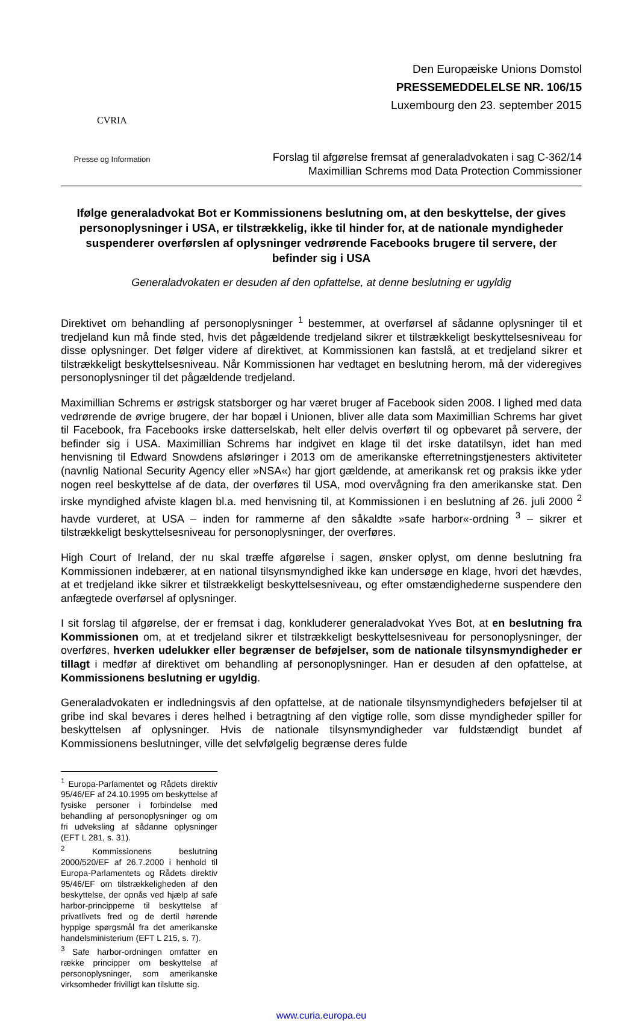CVRIA
Presse og Information
Den Europæiske Unions Domstol
PRESSEMEDDELELSE NR. 106/15
Luxembourg den 23. september 2015
Forslag til afgørelse fremsat af generaladvokaten i sag C-362/14
Maximillian Schrems mod Data Protection Commissioner
Ifølge generaladvokat Bot er Kommissionens beslutning om, at den beskyttelse, der gives personoplysninger i USA, er tilstrækkelig, ikke til hinder for, at de nationale myndigheder suspenderer overførslen af oplysninger vedrørende Facebooks brugere til servere, der befinder sig i USA
Generaladvokaten er desuden af den opfattelse, at denne beslutning er ugyldig
Direktivet om behandling af personoplysninger <sup>1</sup> bestemmer, at overførsel af sådanne oplysninger til et tredjeland kun må finde sted, hvis det pågældende tredjeland sikrer et tilstrækkeligt beskyttelsesniveau for disse oplysninger. Det følger videre af direktivet, at Kommissionen kan fastslå, at et tredjeland sikrer et tilstrækkeligt beskyttelsesniveau. Når Kommissionen har vedtaget en beslutning herom, må der videregives personoplysninger til det pågældende tredjeland.
Maximillian Schrems er østrigsk statsborger og har været bruger af Facebook siden 2008. I lighed med data vedrørende de øvrige brugere, der har bopæl i Unionen, bliver alle data som Maximillian Schrems har givet til Facebook, fra Facebooks irske datterselskab, helt eller delvis overført til og opbevaret på servere, der befinder sig i USA. Maximillian Schrems har indgivet en klage til det irske datatilsyn, idet han med henvisning til Edward Snowdens afsløringer i 2013 om de amerikanske efterretningstjenesters aktiviteter (navnlig National Security Agency eller »NSA«) har gjort gældende, at amerikansk ret og praksis ikke yder nogen reel beskyttelse af de data, der overføres til USA, mod overvågning fra den amerikanske stat. Den irske myndighed afviste klagen bl.a. med henvisning til, at Kommissionen i en beslutning af 26. juli 2000 <sup>2</sup> havde vurderet, at USA – inden for rammerne af den såkaldte »safe harbor«-ordning <sup>3</sup> – sikrer et tilstrækkeligt beskyttelsesniveau for personoplysninger, der overføres.
High Court of Ireland, der nu skal træffe afgørelse i sagen, ønsker oplyst, om denne beslutning fra Kommissionen indebærer, at en national tilsynsmyndighed ikke kan undersøge en klage, hvori det hævdes, at et tredjeland ikke sikrer et tilstrækkeligt beskyttelsesniveau, og efter omstændighederne suspendere den anfægtede overførsel af oplysninger.
I sit forslag til afgørelse, der er fremsat i dag, konkluderer generaladvokat Yves Bot, at en beslutning fra Kommissionen om, at et tredjeland sikrer et tilstrækkeligt beskyttelsesniveau for personoplysninger, der overføres, hverken udelukker eller begrænser de beføjelser, som de nationale tilsynsmyndigheder er tillagt i medfør af direktivet om behandling af personoplysninger. Han er desuden af den opfattelse, at Kommissionens beslutning er ugyldig.
Generaladvokaten er indledningsvis af den opfattelse, at de nationale tilsynsmyndigheders beføjelser til at gribe ind skal bevares i deres helhed i betragtning af den vigtige rolle, som disse myndigheder spiller for beskyttelsen af oplysninger. Hvis de nationale tilsynsmyndigheder var fuldstændigt bundet af Kommissionens beslutninger, ville det selvfølgelig begrænse deres fulde
<sup>1</sup> Europa-Parlamentet og Rådets direktiv 95/46/EF af 24.10.1995 om beskyttelse af fysiske personer i forbindelse med behandling af personoplysninger og om fri udveksling af sådanne oplysninger (EFT L 281, s. 31).
<sup>2</sup> Kommissionens beslutning 2000/520/EF af 26.7.2000 i henhold til Europa-Parlamentets og Rådets direktiv 95/46/EF om tilstrækkeligheden af den beskyttelse, der opnås ved hjælp af safe harbor-principperne til beskyttelse af privatlivets fred og de dertil hørende hyppige spørgsmål fra det amerikanske handelsministerium (EFT L 215, s. 7).
<sup>3</sup> Safe harbor-ordningen omfatter en række principper om beskyttelse af personoplysninger, som amerikanske virksomheder frivilligt kan tilslutte sig.
www.curia.europa.eu